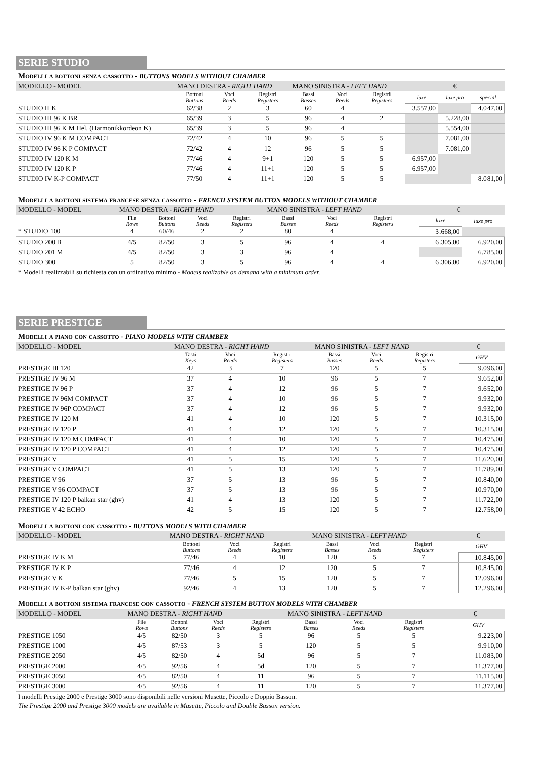SERIE STUDIO
Modelli a bottoni senza cassotto - BUTTONS MODELS WITHOUT CHAMBER
| MODELLO - MODEL | MANO DESTRA - RIGHT HAND | | | MANO SINISTRA - LEFT HAND | | | € | | |
| --- | --- | --- | --- | --- | --- | --- | --- | --- | --- |
| | Bottoni Buttons | Voci Reeds | Registri Registers | Bassi Basses | Voci Reeds | Registri Registers | luxe | luxe pro | special |
| STUDIO II K | 62/38 | 2 | 3 | 60 | 4 | | 3.557,00 | | 4.047,00 |
| STUDIO III 96 K BR | 65/39 | 3 | 5 | 96 | 4 | 2 | | 5.228,00 | |
| STUDIO III 96 K M Hel. (Harmonikkordeon K) | 65/39 | 3 | 5 | 96 | 4 | | | 5.554,00 | |
| STUDIO IV 96 K M COMPACT | 72/42 | 4 | 10 | 96 | 5 | 5 | | 7.081,00 | |
| STUDIO IV 96 K P COMPACT | 72/42 | 4 | 12 | 96 | 5 | 5 | | 7.081,00 | |
| STUDIO IV 120 K M | 77/46 | 4 | 9+1 | 120 | 5 | 5 | 6.957,00 | | |
| STUDIO IV 120 K P | 77/46 | 4 | 11+1 | 120 | 5 | 5 | 6.957,00 | | |
| STUDIO IV K-P COMPACT | 77/50 | 4 | 11+1 | 120 | 5 | 5 | | | 8.081,00 |
Modelli a bottoni sistema francese senza cassotto - FRENCH SYSTEM BUTTON MODELS WITHOUT CHAMBER
| MODELLO - MODEL | MANO DESTRA - RIGHT HAND | | | | MANO SINISTRA - LEFT HAND | | | € | | |
| --- | --- | --- | --- | --- | --- | --- | --- | --- | --- | --- |
| | File Rows | Bottoni Buttons | Voci Reeds | Registri Registers | Bassi Basses | Voci Reeds | Registri Registers | | luxe | luxe pro |
| * STUDIO 100 | 4 | 60/46 | 2 | 2 | 80 | 4 | | | 3.668,00 | |
| STUDIO 200 B | 4/5 | 82/50 | 3 | 5 | 96 | 4 | 4 | | 6.305,00 | 6.920,00 |
| STUDIO 201 M | 4/5 | 82/50 | 3 | 3 | 96 | 4 | | | | 6.785,00 |
| STUDIO 300 | 5 | 82/50 | 3 | 5 | 96 | 4 | 4 | | 6.306,00 | 6.920,00 |
* Modelli realizzabili su richiesta con un ordinativo minimo - Models realizable on demand with a minimum order.
SERIE PRESTIGE
Modelli a piano con cassotto - PIANO MODELS WITH CHAMBER
| MODELLO - MODEL | MANO DESTRA - RIGHT HAND | | | MANO SINISTRA - LEFT HAND | | | € | |
| --- | --- | --- | --- | --- | --- | --- | --- | --- |
| | Tasti Keys | Voci Reeds | Registri Registers | Bassi Basses | Voci Reeds | Registri Registers | | GHV |
| PRESTIGE III 120 | 42 | 3 | 7 | 120 | 5 | 5 | | 9.096,00 |
| PRESTIGE IV 96 M | 37 | 4 | 10 | 96 | 5 | 7 | | 9.652,00 |
| PRESTIGE IV 96 P | 37 | 4 | 12 | 96 | 5 | 7 | | 9.652,00 |
| PRESTIGE IV 96M COMPACT | 37 | 4 | 10 | 96 | 5 | 7 | | 9.932,00 |
| PRESTIGE IV 96P COMPACT | 37 | 4 | 12 | 96 | 5 | 7 | | 9.932,00 |
| PRESTIGE IV 120 M | 41 | 4 | 10 | 120 | 5 | 7 | | 10.315,00 |
| PRESTIGE IV 120 P | 41 | 4 | 12 | 120 | 5 | 7 | | 10.315,00 |
| PRESTIGE IV 120 M COMPACT | 41 | 4 | 10 | 120 | 5 | 7 | | 10.475,00 |
| PRESTIGE IV 120 P COMPACT | 41 | 4 | 12 | 120 | 5 | 7 | | 10.475,00 |
| PRESTIGE V | 41 | 5 | 15 | 120 | 5 | 7 | | 11.620,00 |
| PRESTIGE V COMPACT | 41 | 5 | 13 | 120 | 5 | 7 | | 11.789,00 |
| PRESTIGE V 96 | 37 | 5 | 13 | 96 | 5 | 7 | | 10.840,00 |
| PRESTIGE V 96 COMPACT | 37 | 5 | 13 | 96 | 5 | 7 | | 10.970,00 |
| PRESTIGE IV 120 P balkan star (ghv) | 41 | 4 | 13 | 120 | 5 | 7 | | 11.722,00 |
| PRESTIGE V 42 ECHO | 42 | 5 | 15 | 120 | 5 | 7 | | 12.758,00 |
Modelli a bottoni con cassotto - BUTTONS MODELS WITH CHAMBER
| MODELLO - MODEL | MANO DESTRA - RIGHT HAND | | | MANO SINISTRA - LEFT HAND | | | € | |
| --- | --- | --- | --- | --- | --- | --- | --- | --- |
| | Bottoni Buttons | Voci Reeds | Registri Registers | Bassi Basses | Voci Reeds | Registri Registers | | GHV |
| PRESTIGE IV K M | 77/46 | 4 | 10 | 120 | 5 | 7 | | 10.845,00 |
| PRESTIGE IV K P | 77/46 | 4 | 12 | 120 | 5 | 7 | | 10.845,00 |
| PRESTIGE V K | 77/46 | 5 | 15 | 120 | 5 | 7 | | 12.096,00 |
| PRESTIGE IV K-P balkan star (ghv) | 92/46 | 4 | 13 | 120 | 5 | 7 | | 12.296,00 |
Modelli a bottoni sistema francese con cassotto - FRENCH SYSTEM BUTTON MODELS WITH CHAMBER
| MODELLO - MODEL | MANO DESTRA - RIGHT HAND | | | | MANO SINISTRA - LEFT HAND | | | € | |
| --- | --- | --- | --- | --- | --- | --- | --- | --- | --- |
| | File Rows | Bottoni Buttons | Voci Reeds | Registri Registers | Bassi Basses | Voci Reeds | Registri Registers | | GHV |
| PRESTIGE 1050 | 4/5 | 82/50 | 3 | 5 | 96 | 5 | 5 | | 9.223,00 |
| PRESTIGE 1000 | 4/5 | 87/53 | 3 | 5 | 120 | 5 | 5 | | 9.910,00 |
| PRESTIGE 2050 | 4/5 | 82/50 | 4 | 5d | 96 | 5 | 7 | | 11.083,00 |
| PRESTIGE 2000 | 4/5 | 92/56 | 4 | 5d | 120 | 5 | 7 | | 11.377,00 |
| PRESTIGE 3050 | 4/5 | 82/50 | 4 | 11 | 96 | 5 | 7 | | 11.115,00 |
| PRESTIGE 3000 | 4/5 | 92/56 | 4 | 11 | 120 | 5 | 7 | | 11.377,00 |
I modelli Prestige 2000 e Prestige 3000 sono disponibili nelle versioni Musette, Piccolo e Doppio Basson.
The Prestige 2000 and Prestige 3000 models are available in Musette, Piccolo and Double Basson version.